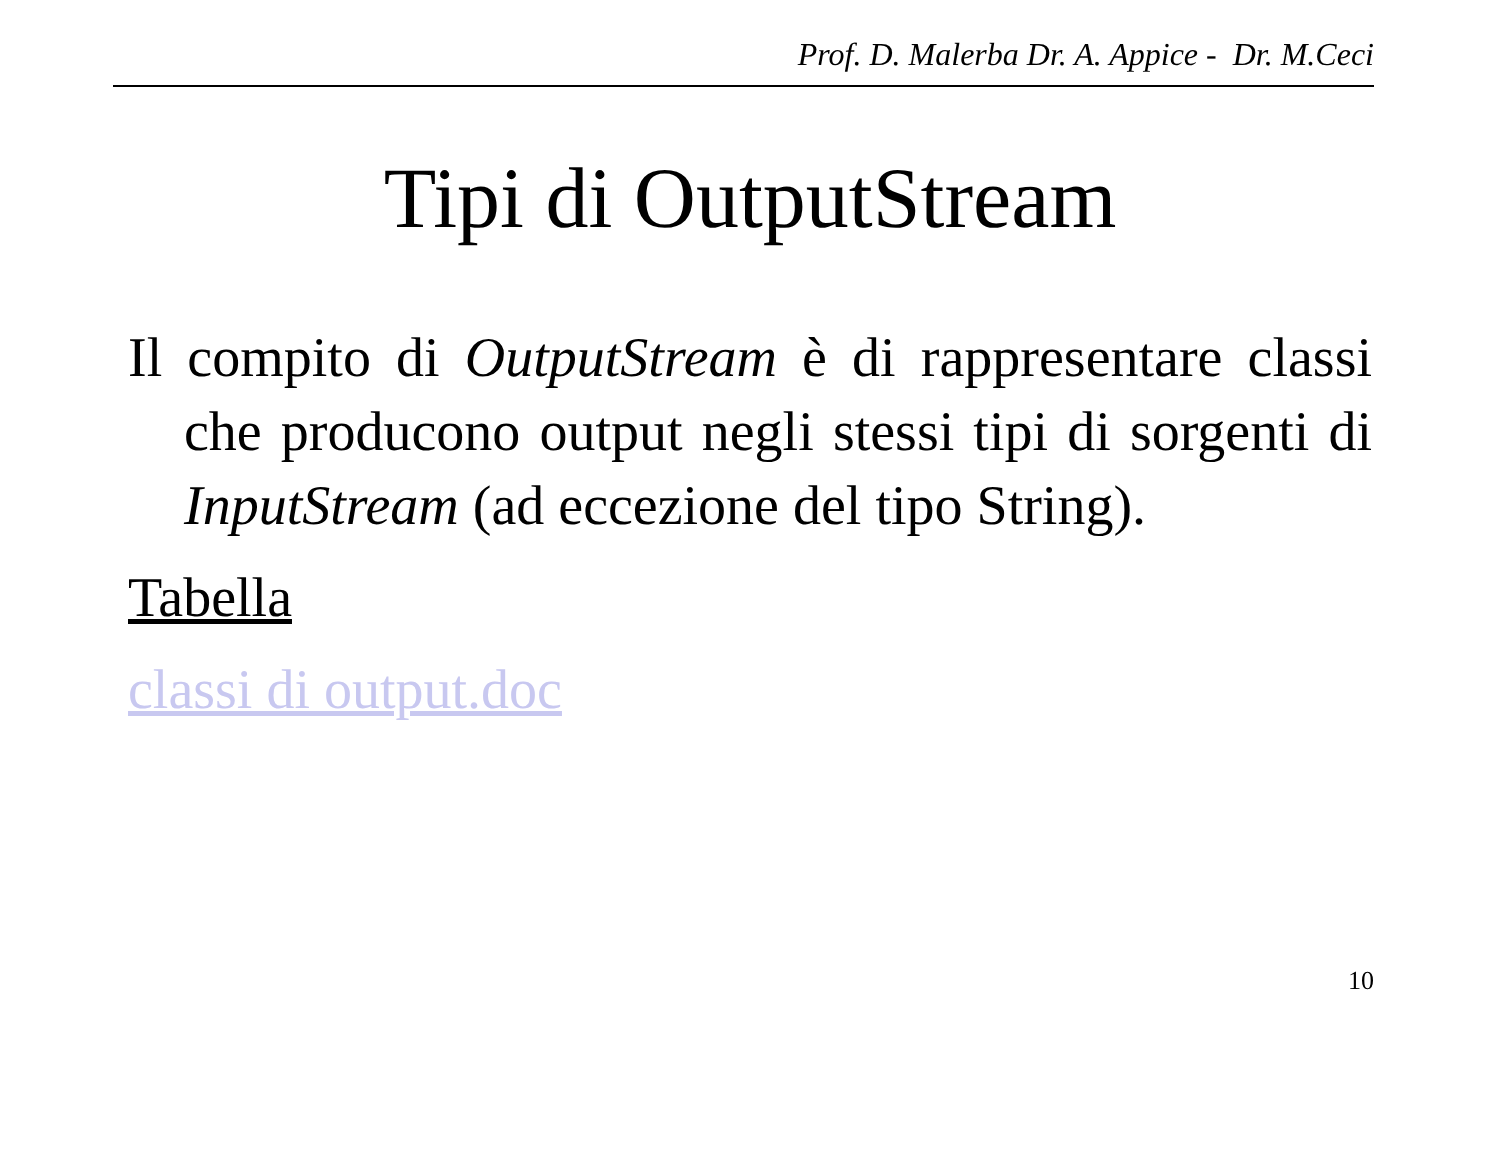Prof. D. Malerba Dr. A. Appice - Dr. M.Ceci
Tipi di OutputStream
Il compito di OutputStream è di rappresentare classi che producono output negli stessi tipi di sorgenti di InputStream (ad eccezione del tipo String).
Tabella
classi di output.doc
10